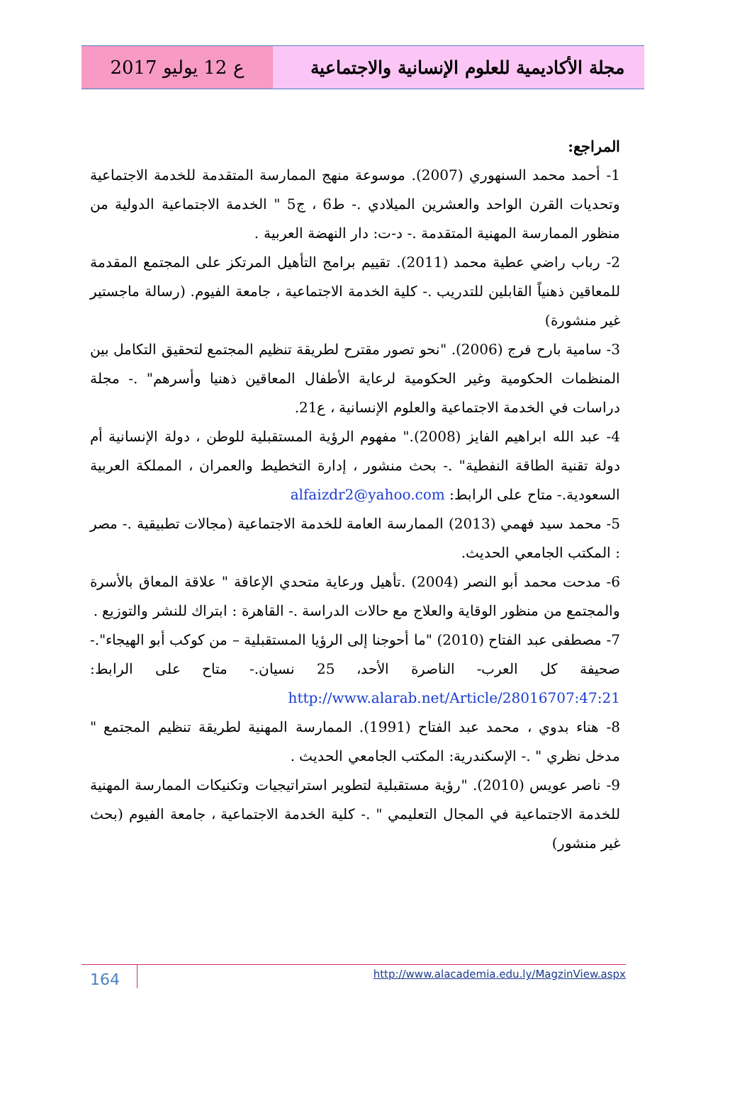مجلة الأكاديمية للعلوم الإنسانية والاجتماعية
ع 12 يوليو 2017
المراجع:
1- أحمد محمد السنهوري (2007). موسوعة منهج الممارسة المتقدمة للخدمة الاجتماعية وتحديات القرن الواحد والعشرين الميلادي .- ط6 ، ج5 " الخدمة الاجتماعية الدولية من منظور الممارسة المهنية المتقدمة .- د-ت: دار النهضة العربية .
2- رباب راضي عطية محمد (2011). تقييم برامج التأهيل المرتكز على المجتمع المقدمة للمعاقين ذهنياً القابلين للتدريب .- كلية الخدمة الاجتماعية ، جامعة الفيوم. (رسالة ماجستير غير منشورة)
3- سامية بارح فرج (2006). "نحو تصور مقترح لطريقة تنظيم المجتمع لتحقيق التكامل بين المنظمات الحكومية وغير الحكومية لرعاية الأطفال المعاقين ذهنيا وأسرهم" .- مجلة دراسات في الخدمة الاجتماعية والعلوم الإنسانية ، ع21.
4- عبد الله ابراهيم الفايز (2008)." مفهوم الرؤية المستقبلية للوطن ، دولة الإنسانية أم دولة تقنية الطاقة النفطية" .- بحث منشور ، إدارة التخطيط والعمران ، المملكة العربية السعودية.- متاح على الرابط: alfaizdr2@yahoo.com
5- محمد سيد فهمي (2013) الممارسة العامة للخدمة الاجتماعية (مجالات تطبيقية .- مصر : المكتب الجامعي الحديث.
6- مدحت محمد أبو النصر (2004) .تأهيل ورعاية متحدي الإعاقة " علاقة المعاق بالأسرة والمجتمع من منظور الوقاية والعلاج مع حالات الدراسة .- القاهرة : ابتراك للنشر والتوزيع .
7- مصطفى عبد الفتاح (2010) "ما أحوجنا إلى الرؤيا المستقبلية – من كوكب أبو الهيجاء".- صحيفة كل العرب- الناصرة الأحد، 25 نسيان.- متاح على الرابط: http://www.alarab.net/Article/28016707:47:21
8- هناء بدوي ، محمد عبد الفتاح (1991). الممارسة المهنية لطريقة تنظيم المجتمع " مدخل نظري " .- الإسكندرية: المكتب الجامعي الحديث .
9- ناصر عويس (2010). "رؤية مستقبلية لتطوير استراتيجيات وتكنيكات الممارسة المهنية للخدمة الاجتماعية في المجال التعليمي " .- كلية الخدمة الاجتماعية ، جامعة الفيوم (بحث غير منشور)
164 http://www.alacademia.edu.ly/MagzinView.aspx